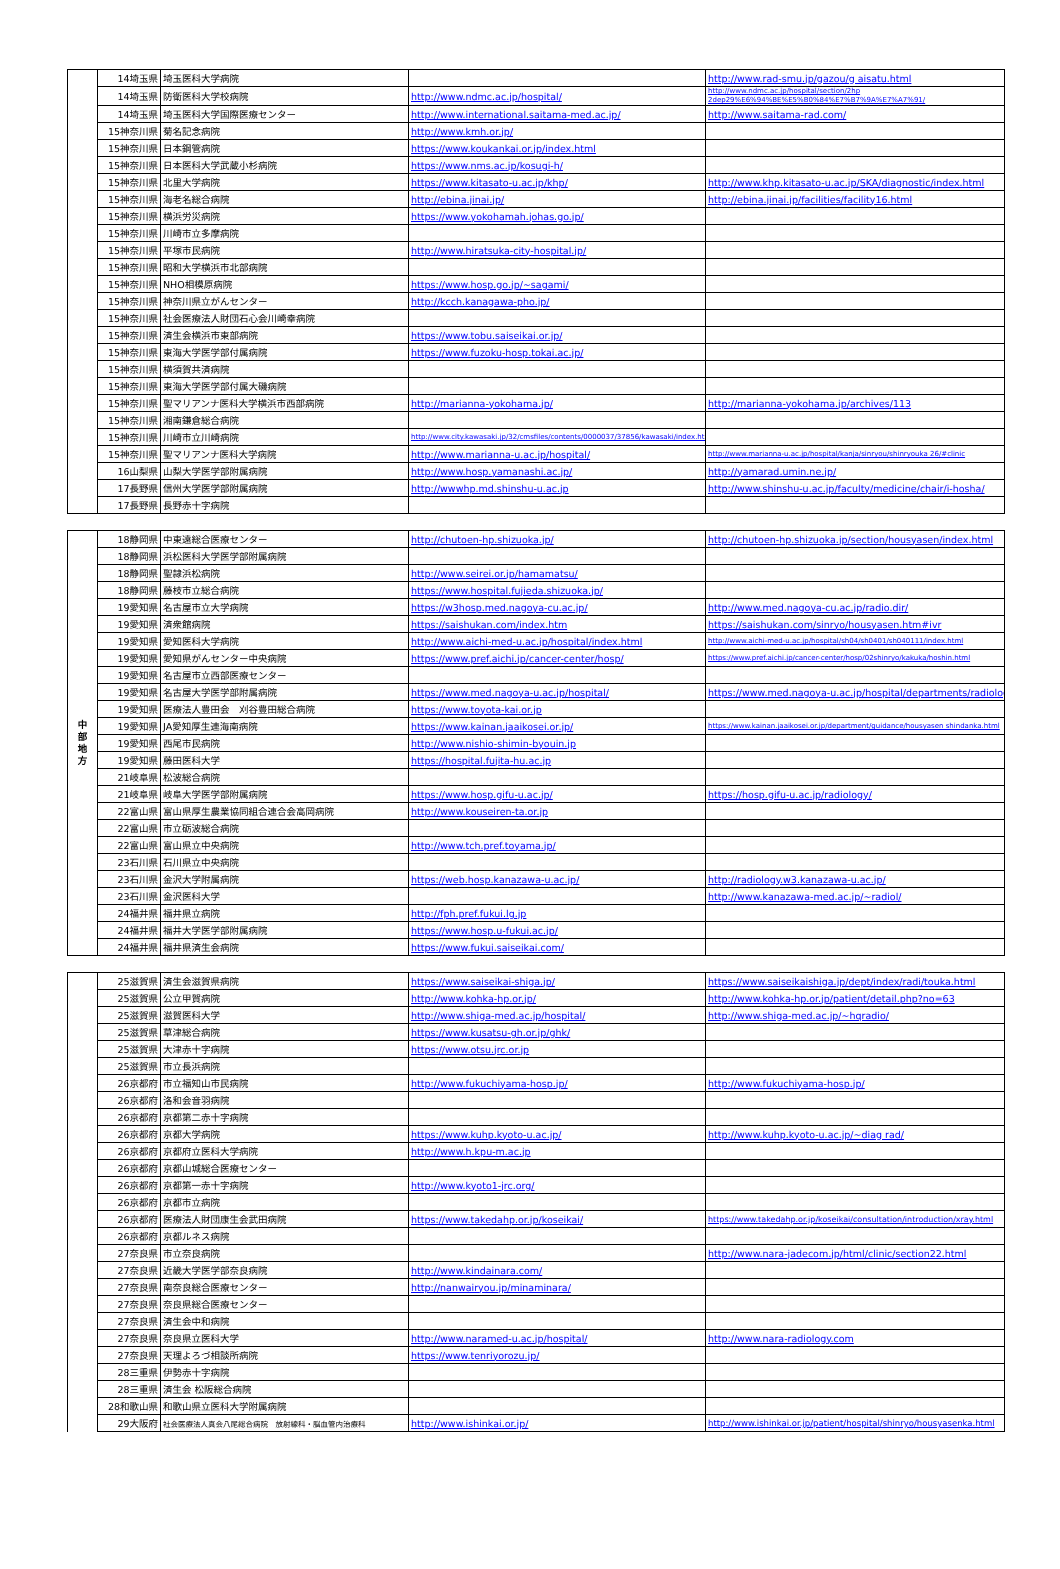| | 14埼玉県 | 埼玉医科大学病院 | | http://www.rad-smu.jp/gazou/g aisatu.html |
| | 14埼玉県 | 防衛医科大学校病院 | http://www.ndmc.ac.jp/hospital/ | http://www.ndmc.ac.jp/hospital/section/2hp 2dep29%E6%94%BE%E5%B0%84%E7%B7%9A%E7%A7%91/ |
| | 14埼玉県 | 埼玉医科大学国際医療センター | http://www.international.saitama-med.ac.jp/ | http://www.saitama-rad.com/ |
| | 15神奈川県 | 菊名記念病院 | http://www.kmh.or.jp/ | |
| | 15神奈川県 | 日本鋼管病院 | https://www.koukankai.or.jp/index.html | |
| | 15神奈川県 | 日本医科大学武蔵小杉病院 | https://www.nms.ac.jp/kosugi-h/ | |
| | 15神奈川県 | 北里大学病院 | https://www.kitasato-u.ac.jp/khp/ | http://www.khp.kitasato-u.ac.jp/SKA/diagnostic/index.html |
| | 15神奈川県 | 海老名総合病院 | http://ebina.jinai.jp/ | http://ebina.jinai.jp/facilities/facility16.html |
| | 15神奈川県 | 横浜労災病院 | https://www.yokohamah.johas.go.jp/ | |
| | 15神奈川県 | 川崎市立多摩病院 | | |
| | 15神奈川県 | 平塚市民病院 | http://www.hiratsuka-city-hospital.jp/ | |
| | 15神奈川県 | 昭和大学横浜市北部病院 | | |
| | 15神奈川県 | NHO相模原病院 | https://www.hosp.go.jp/~sagami/ | |
| | 15神奈川県 | 神奈川県立がんセンター | http://kcch.kanagawa-pho.jp/ | |
| | 15神奈川県 | 社会医療法人財団石心会川崎幸病院 | | |
| | 15神奈川県 | 済生会横浜市東部病院 | https://www.tobu.saiseikai.or.jp/ | |
| | 15神奈川県 | 東海大学医学部付属病院 | https://www.fuzoku-hosp.tokai.ac.jp/ | |
| | 15神奈川県 | 横須賀共済病院 | | |
| | 15神奈川県 | 東海大学医学部付属大磯病院 | | |
| | 15神奈川県 | 聖マリアンナ医科大学横浜市西部病院 | http://marianna-yokohama.jp/ | http://marianna-yokohama.jp/archives/113 |
| | 15神奈川県 | 湘南鎌倉総合病院 | | |
| | 15神奈川県 | 川崎市立川崎病院 | http://www.city.kawasaki.jp/32/cmsfiles/contents/0000037/37856/kawasaki/index.html | |
| | 15神奈川県 | 聖マリアンナ医科大学病院 | http://www.marianna-u.ac.jp/hospital/ | http://www.marianna-u.ac.jp/hospital/kanja/sinryou/shinryouka 26/#clinic |
| | 16山梨県 | 山梨大学医学部附属病院 | http://www.hosp.yamanashi.ac.jp/ | http://yamarad.umin.ne.jp/ |
| | 17長野県 | 信州大学医学部附属病院 | http://wwwhp.md.shinshu-u.ac.jp | http://www.shinshu-u.ac.jp/faculty/medicine/chair/i-hosha/ |
| | 17長野県 | 長野赤十字病院 | | |
| 中 部 地 方 | 18静岡県 | 中東遠総合医療センター | http://chutoen-hp.shizuoka.jp/ | http://chutoen-hp.shizuoka.jp/section/housyasen/index.html |
| | 18静岡県 | 浜松医科大学医学部附属病院 | | |
| | 18静岡県 | 聖隷浜松病院 | http://www.seirei.or.jp/hamamatsu/ | |
| | 18静岡県 | 藤枝市立総合病院 | https://www.hospital.fujieda.shizuoka.jp/ | |
| | 19愛知県 | 名古屋市立大学病院 | https://w3hosp.med.nagoya-cu.ac.jp/ | http://www.med.nagoya-cu.ac.jp/radio.dir/ |
| | 19愛知県 | 済衆館病院 | https://saishukan.com/index.htm | https://saishukan.com/sinryo/housyasen.htm#ivr |
| | 19愛知県 | 愛知医科大学病院 | http://www.aichi-med-u.ac.jp/hospital/index.html | http://www.aichi-med-u.ac.jp/hospital/sh04/sh0401/sh040111/index.html |
| | 19愛知県 | 愛知県がんセンター中央病院 | https://www.pref.aichi.jp/cancer-center/hosp/ | https://www.pref.aichi.jp/cancer-center/hosp/02shinryo/kakuka/hoshin.html |
| | 19愛知県 | 名古屋市立西部医療センター | | |
| | 19愛知県 | 名古屋大学医学部附属病院 | https://www.med.nagoya-u.ac.jp/hospital/ | https://www.med.nagoya-u.ac.jp/hospital/departments/radiology/ |
| | 19愛知県 | 医療法人豊田会 刈谷豊田総合病院 | https://www.toyota-kai.or.jp | |
| | 19愛知県 | JA愛知厚生連海南病院 | https://www.kainan.jaaikosei.or.jp/ | https://www.kainan.jaaikosei.or.jp/department/guidance/housyasen shindanka.html |
| | 19愛知県 | 西尾市民病院 | http://www.nishio-shimin-byouin.jp | |
| | 19愛知県 | 藤田医科大学 | https://hospital.fujita-hu.ac.jp | |
| | 21岐阜県 | 松波総合病院 | | |
| | 21岐阜県 | 岐阜大学医学部附属病院 | https://www.hosp.gifu-u.ac.jp/ | https://hosp.gifu-u.ac.jp/radiology/ |
| | 22富山県 | 富山県厚生農業協同組合連合会高岡病院 | http://www.kouseiren-ta.or.jp | |
| | 22富山県 | 市立砺波総合病院 | | |
| | 22富山県 | 富山県立中央病院 | http://www.tch.pref.toyama.jp/ | |
| | 23石川県 | 石川県立中央病院 | | |
| | 23石川県 | 金沢大学附属病院 | https://web.hosp.kanazawa-u.ac.jp/ | http://radiology.w3.kanazawa-u.ac.jp/ |
| | 23石川県 | 金沢医科大学 | | http://www.kanazawa-med.ac.jp/~radiol/ |
| | 24福井県 | 福井県立病院 | http://fph.pref.fukui.lg.jp | |
| | 24福井県 | 福井大学医学部附属病院 | https://www.hosp.u-fukui.ac.jp/ | |
| | 24福井県 | 福井県済生会病院 | https://www.fukui.saiseikai.com/ | |
| | 25滋賀県 | 済生会滋賀県病院 | https://www.saiseikai-shiga.jp/ | https://www.saiseikaishiga.jp/dept/index/radi/touka.html |
| | 25滋賀県 | 公立甲賀病院 | http://www.kohka-hp.or.jp/ | http://www.kohka-hp.or.jp/patient/detail.php?no=63 |
| | 25滋賀県 | 滋賀医科大学 | http://www.shiga-med.ac.jp/hospital/ | http://www.shiga-med.ac.jp/~hqradio/ |
| | 25滋賀県 | 草津総合病院 | https://www.kusatsu-gh.or.jp/ghk/ | |
| | 25滋賀県 | 大津赤十字病院 | https://www.otsu.jrc.or.jp | |
| | 25滋賀県 | 市立長浜病院 | | |
| | 26京都府 | 市立福知山市民病院 | http://www.fukuchiyama-hosp.jp/ | http://www.fukuchiyama-hosp.jp/ |
| | 26京都府 | 洛和会音羽病院 | | |
| | 26京都府 | 京都第二赤十字病院 | | |
| | 26京都府 | 京都大学病院 | https://www.kuhp.kyoto-u.ac.jp/ | http://www.kuhp.kyoto-u.ac.jp/~diag rad/ |
| | 26京都府 | 京都府立医科大学病院 | http://www.h.kpu-m.ac.jp | |
| | 26京都府 | 京都山城総合医療センター | | |
| | 26京都府 | 京都第一赤十字病院 | http://www.kyoto1-jrc.org/ | |
| | 26京都府 | 京都市立病院 | | |
| | 26京都府 | 医療法人財団康生会武田病院 | https://www.takedahp.or.jp/koseikai/ | https://www.takedahp.or.jp/koseikai/consultation/introduction/xray.html |
| | 26京都府 | 京都ルネス病院 | | |
| | 27奈良県 | 市立奈良病院 | | http://www.nara-jadecom.jp/html/clinic/section22.html |
| | 27奈良県 | 近畿大学医学部奈良病院 | http://www.kindainara.com/ | |
| | 27奈良県 | 南奈良総合医療センター | http://nanwairyou.jp/minaminara/ | |
| | 27奈良県 | 奈良県総合医療センター | | |
| | 27奈良県 | 済生会中和病院 | | |
| | 27奈良県 | 奈良県立医科大学 | http://www.naramed-u.ac.jp/hospital/ | http://www.nara-radiology.com |
| | 27奈良県 | 天理よろづ相談所病院 | https://www.tenriyorozu.jp/ | |
| | 28三重県 | 伊勢赤十字病院 | | |
| | 28三重県 | 済生会 松阪総合病院 | | |
| | 28和歌山県 | 和歌山県立医科大学附属病院 | | |
| | 29大阪府 | 社会医療法人真会八尾総合病院 放射線科・脳血管内治療科 | http://www.ishinkai.or.jp/ | http://www.ishinkai.or.jp/patient/hospital/shinryo/housyasenka.html |